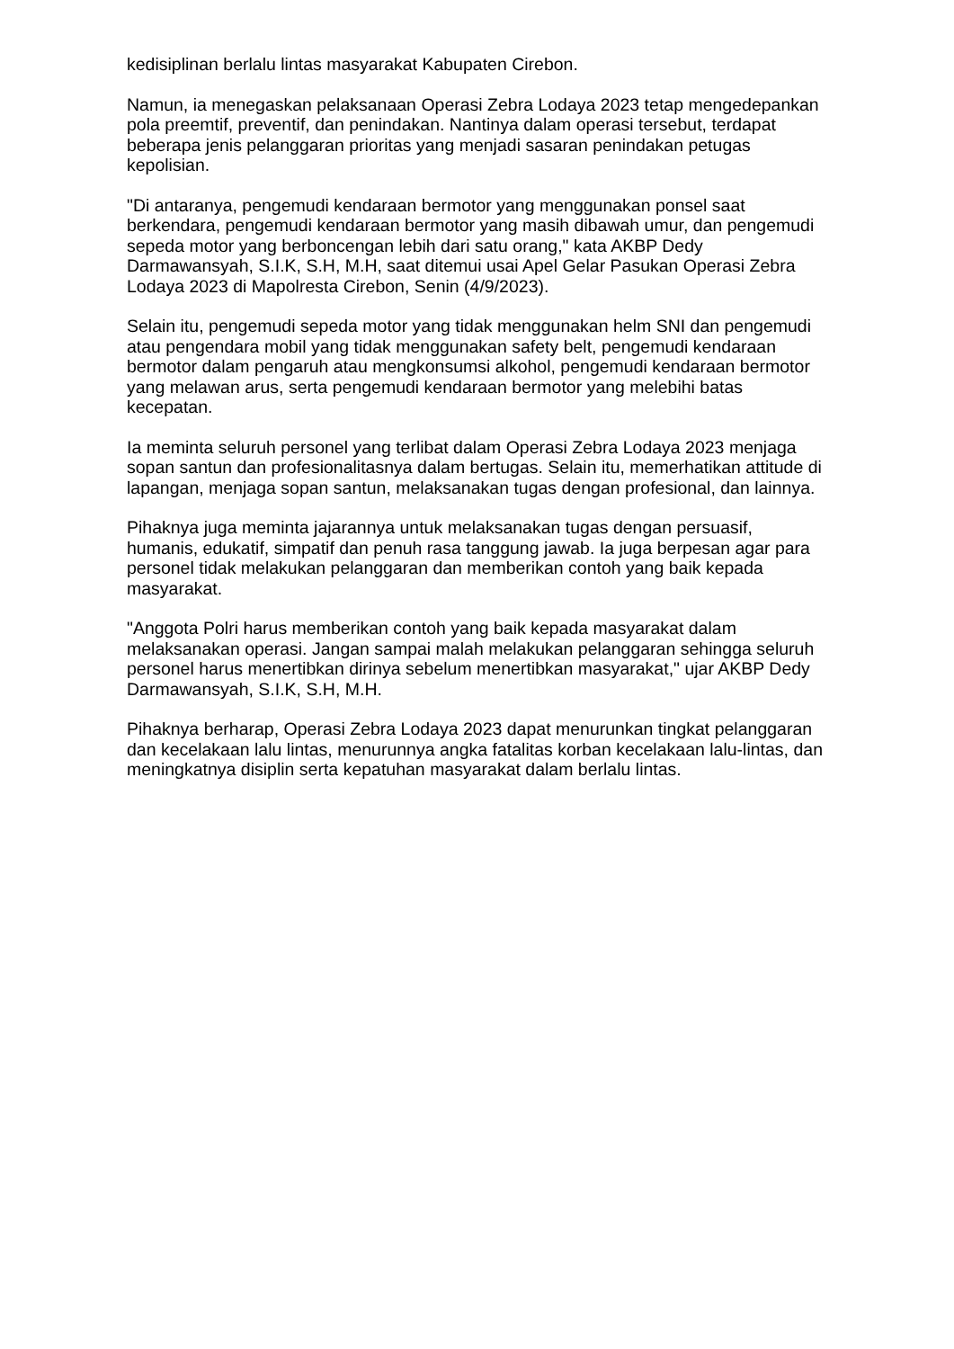kedisiplinan berlalu lintas masyarakat Kabupaten Cirebon.
Namun, ia menegaskan pelaksanaan Operasi Zebra Lodaya 2023 tetap mengedepankan pola preemtif, preventif, dan penindakan. Nantinya dalam operasi tersebut, terdapat beberapa jenis pelanggaran prioritas yang menjadi sasaran penindakan petugas kepolisian.
"Di antaranya, pengemudi kendaraan bermotor yang menggunakan ponsel saat berkendara, pengemudi kendaraan bermotor yang masih dibawah umur, dan pengemudi sepeda motor yang berboncengan lebih dari satu orang," kata AKBP Dedy Darmawansyah, S.I.K, S.H, M.H, saat ditemui usai Apel Gelar Pasukan Operasi Zebra Lodaya 2023 di Mapolresta Cirebon, Senin (4/9/2023).
Selain itu, pengemudi sepeda motor yang tidak menggunakan helm SNI dan pengemudi atau pengendara mobil yang tidak menggunakan safety belt, pengemudi kendaraan bermotor dalam pengaruh atau mengkonsumsi alkohol, pengemudi kendaraan bermotor yang melawan arus, serta pengemudi kendaraan bermotor yang melebihi batas kecepatan.
Ia meminta seluruh personel yang terlibat dalam Operasi Zebra Lodaya 2023 menjaga sopan santun dan profesionalitasnya dalam bertugas. Selain itu, memerhatikan attitude di lapangan, menjaga sopan santun, melaksanakan tugas dengan profesional, dan lainnya.
Pihaknya juga meminta jajarannya untuk melaksanakan tugas dengan persuasif, humanis, edukatif, simpatif dan penuh rasa tanggung jawab. Ia juga berpesan agar para personel tidak melakukan pelanggaran dan memberikan contoh yang baik kepada masyarakat.
"Anggota Polri harus memberikan contoh yang baik kepada masyarakat dalam melaksanakan operasi. Jangan sampai malah melakukan pelanggaran sehingga seluruh personel harus menertibkan dirinya sebelum menertibkan masyarakat," ujar AKBP Dedy Darmawansyah, S.I.K, S.H, M.H.
Pihaknya berharap, Operasi Zebra Lodaya 2023 dapat menurunkan tingkat pelanggaran dan kecelakaan lalu lintas, menurunnya angka fatalitas korban kecelakaan lalu-lintas, dan meningkatnya disiplin serta kepatuhan masyarakat dalam berlalu lintas.